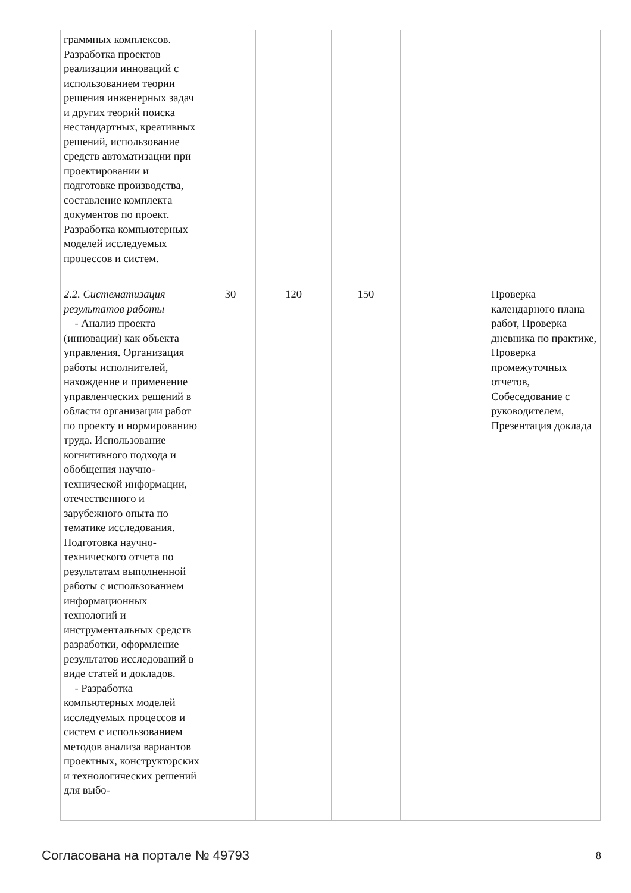| граммных комплексов. Разработка проектов реализации инноваций с использованием теории решения инженерных задач и других теорий поиска нестандартных, креативных решений, использование средств автоматизации при проектировании и подготовке производства, составление комплекта документов по проект. Разработка компьютерных моделей исследуемых процессов и систем. | | | | | |
| 2.2. Систематизация результатов работы - Анализ проекта (инновации) как объекта управления. Организация работы исполнителей, нахождение и применение управленческих решений в области организации работ по проекту и нормированию труда. Использование когнитивного подхода и обобщения научно-технической информации, отечественного и зарубежного опыта по тематике исследования. Подготовка научно-технического отчета по результатам выполненной работы с использованием информационных технологий и инструментальных средств разработки, оформление результатов исследований в виде статей и докладов. - Разработка компьютерных моделей исследуемых процессов и систем с использованием методов анализа вариантов проектных, конструкторских и технологических решений для выбо- | 30 | 120 | 150 | | Проверка календарного плана работ, Проверка дневника по практике, Проверка промежуточных отчетов, Собеседование с руководителем, Презентация доклада |
Согласована на портале № 49793 8